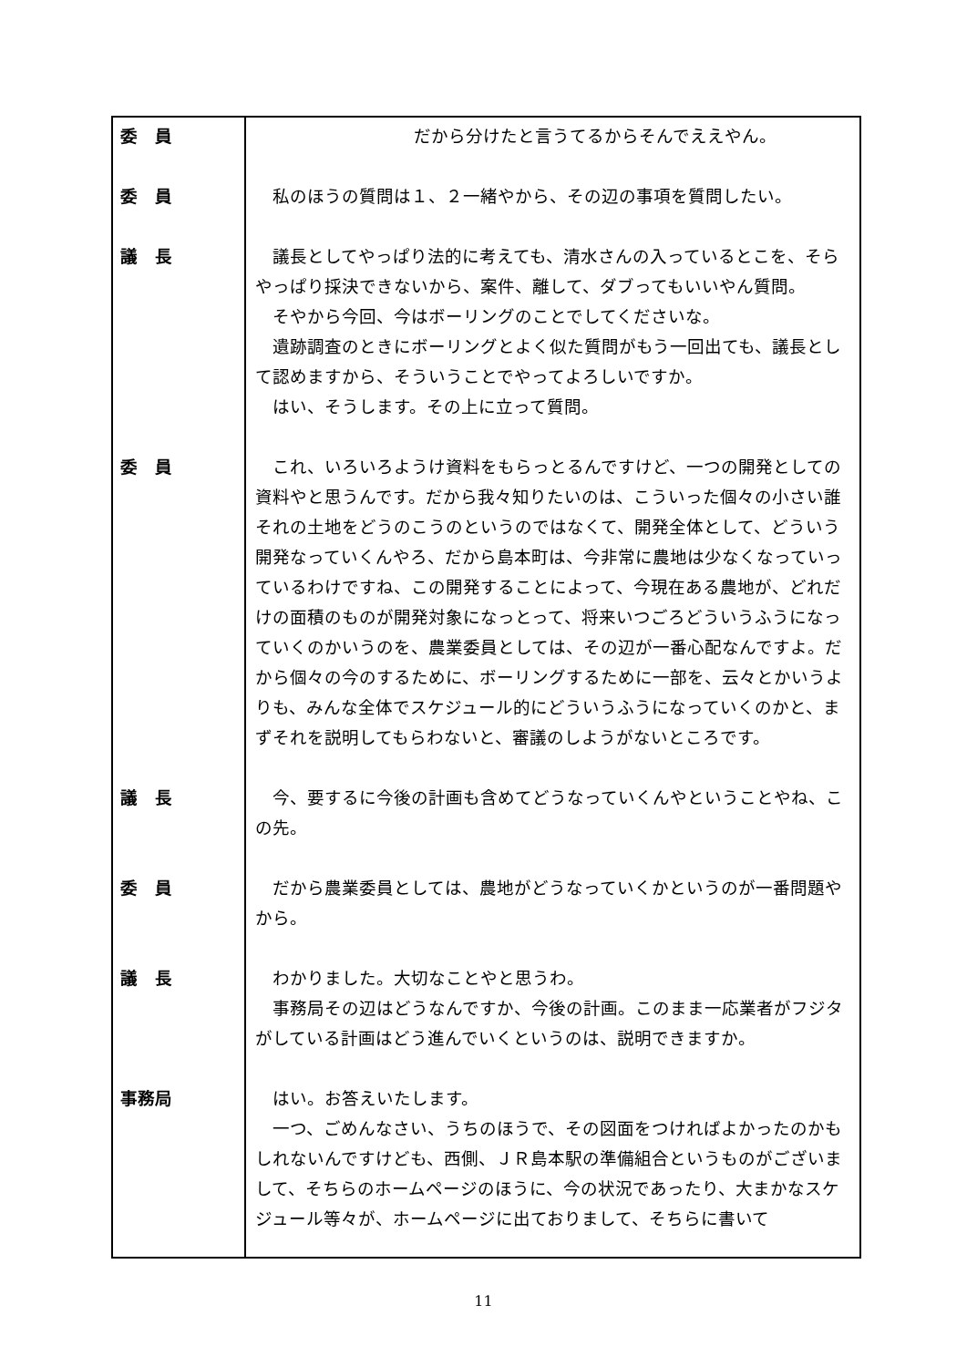| 委 員 | だから分けたと言うてるからそんでええやん。 |
委　員
私のほうの質問は１、２一緒やから、その辺の事項を質問したい。
議　長
議長としてやっぱり法的に考えても、清水さんの入っているとこを、そらやっぱり採決できないから、案件、離して、ダブってもいいやん質問。
そやから今回、今はボーリングのことでしてくださいな。
遺跡調査のときにボーリングとよく似た質問がもう一回出ても、議長として認めますから、そういうことでやってよろしいですか。
はい、そうします。その上に立って質問。
委　員
これ、いろいろようけ資料をもらっとるんですけど、一つの開発としての資料やと思うんです。だから我々知りたいのは、こういった個々の小さい誰それの土地をどうのこうのというのではなくて、開発全体として、どういう開発なっていくんやろ、だから島本町は、今非常に農地は少なくなっていっているわけですね、この開発することによって、今現在ある農地が、どれだけの面積のものが開発対象になっとって、将来いつごろどういうふうになっていくのかいうのを、農業委員としては、その辺が一番心配なんですよ。だから個々の今のするために、ボーリングするために一部を、云々とかいうよりも、みんな全体でスケジュール的にどういうふうになっていくのかと、まずそれを説明してもらわないと、審議のしようがないところです。
議　長
今、要するに今後の計画も含めてどうなっていくんやということやね、この先。
委　員
だから農業委員としては、農地がどうなっていくかというのが一番問題やから。
議　長
わかりました。大切なことやと思うわ。
事務局その辺はどうなんですか、今後の計画。このまま一応業者がフジタがしている計画はどう進んでいくというのは、説明できますか。
事務局
はい。お答えいたします。
一つ、ごめんなさい、うちのほうで、その図面をつければよかったのかもしれないんですけども、西側、ＪＲ島本駅の準備組合というものがございまして、そちらのホームページのほうに、今の状況であったり、大まかなスケジュール等々が、ホームページに出ておりまして、そちらに書いて
11